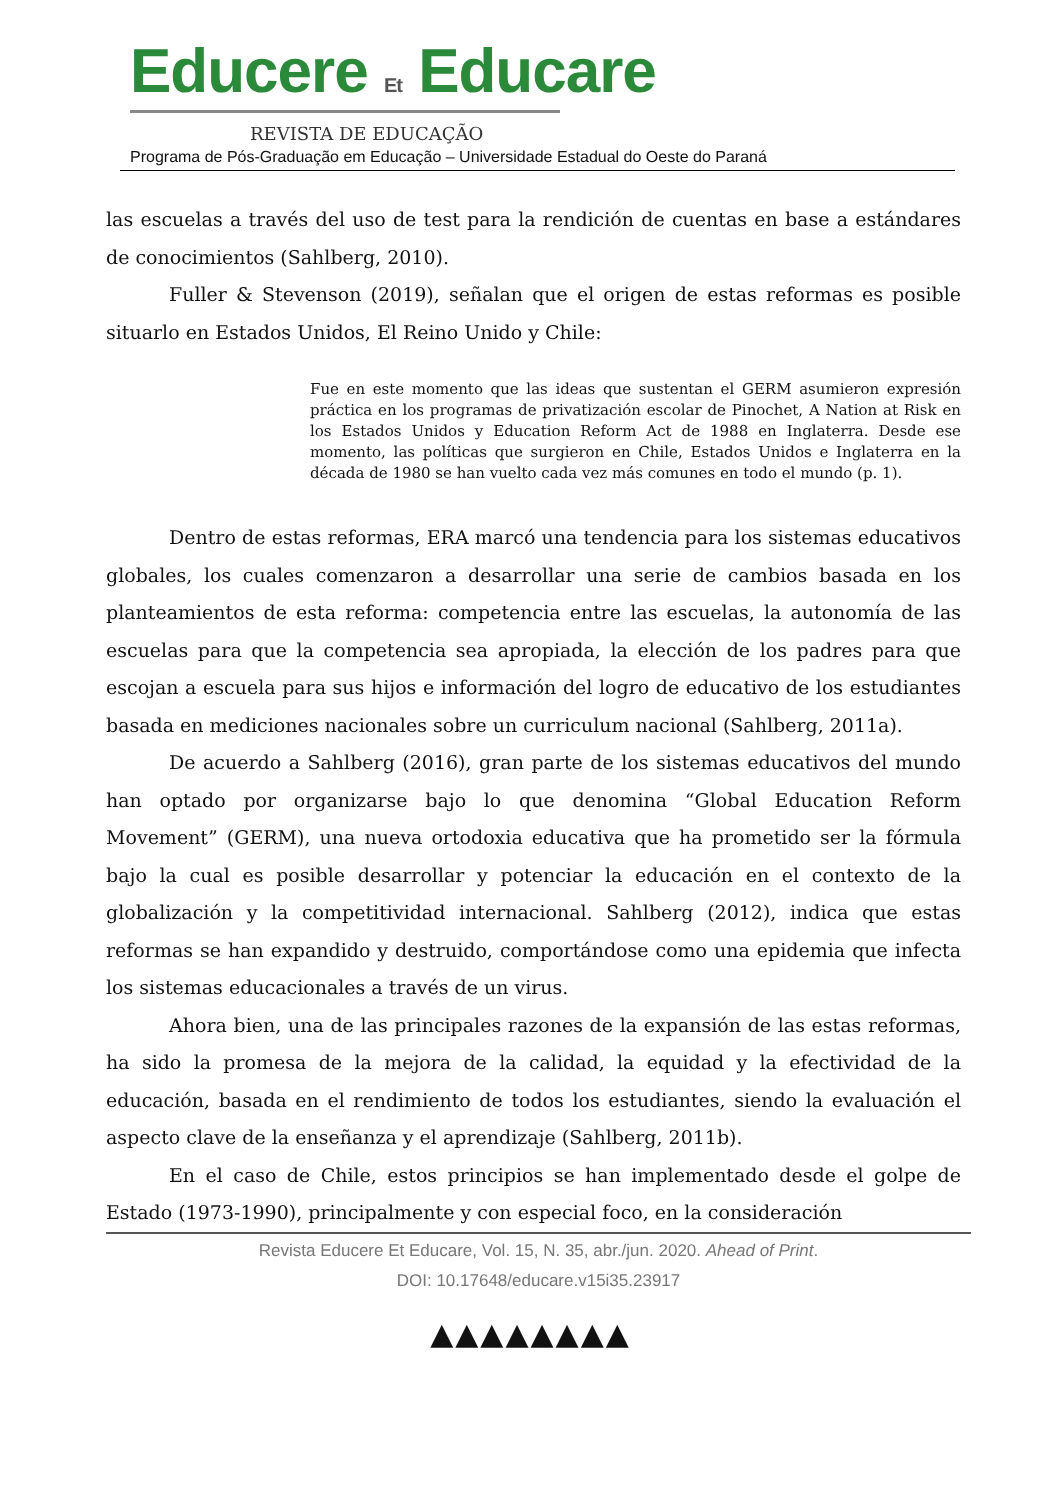Educere Et Educare
REVISTA DE EDUCAÇÃO
Programa de Pós-Graduação em Educação – Universidade Estadual do Oeste do Paraná
las escuelas a través del uso de test para la rendición de cuentas en base a estándares de conocimientos (Sahlberg, 2010).
Fuller & Stevenson (2019), señalan que el origen de estas reformas es posible situarlo en Estados Unidos, El Reino Unido y Chile:
Fue en este momento que las ideas que sustentan el GERM asumieron expresión práctica en los programas de privatización escolar de Pinochet, A Nation at Risk en los Estados Unidos y Education Reform Act de 1988 en Inglaterra. Desde ese momento, las políticas que surgieron en Chile, Estados Unidos e Inglaterra en la década de 1980 se han vuelto cada vez más comunes en todo el mundo (p. 1).
Dentro de estas reformas, ERA marcó una tendencia para los sistemas educativos globales, los cuales comenzaron a desarrollar una serie de cambios basada en los planteamientos de esta reforma: competencia entre las escuelas, la autonomía de las escuelas para que la competencia sea apropiada, la elección de los padres para que escojan a escuela para sus hijos e información del logro de educativo de los estudiantes basada en mediciones nacionales sobre un curriculum nacional (Sahlberg, 2011a).
De acuerdo a Sahlberg (2016), gran parte de los sistemas educativos del mundo han optado por organizarse bajo lo que denomina “Global Education Reform Movement” (GERM), una nueva ortodoxia educativa que ha prometido ser la fórmula bajo la cual es posible desarrollar y potenciar la educación en el contexto de la globalización y la competitividad internacional. Sahlberg (2012), indica que estas reformas se han expandido y destruido, comportándose como una epidemia que infecta los sistemas educacionales a través de un virus.
Ahora bien, una de las principales razones de la expansión de las estas reformas, ha sido la promesa de la mejora de la calidad, la equidad y la efectividad de la educación, basada en el rendimiento de todos los estudiantes, siendo la evaluación el aspecto clave de la enseñanza y el aprendizaje (Sahlberg, 2011b).
En el caso de Chile, estos principios se han implementado desde el golpe de Estado (1973-1990), principalmente y con especial foco, en la consideración
Revista Educere Et Educare, Vol. 15, N. 35, abr./jun. 2020. Ahead of Print.
DOI: 10.17648/educare.v15i35.23917
▲▲▲▲▲▲▲▲